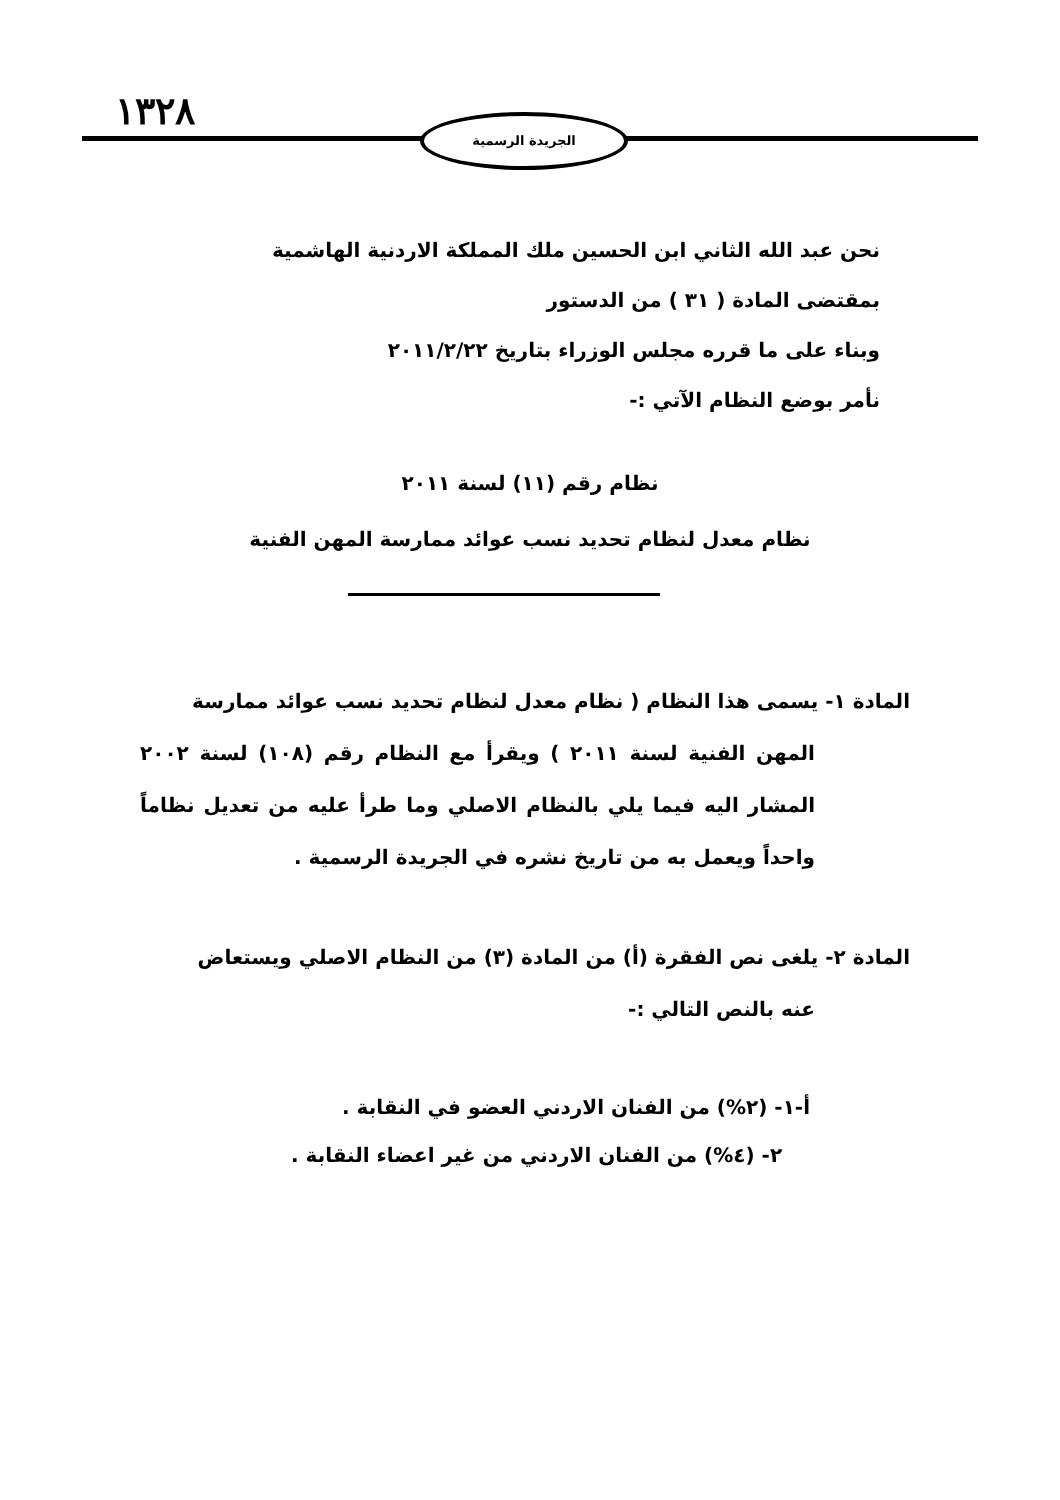١٣٢٨ الجريدة الرسمية
نحن عبد الله الثاني ابن الحسين ملك المملكة الاردنية الهاشمية
بمقتضى المادة ( ٣١ ) من الدستور
وبناء على ما قرره مجلس الوزراء بتاريخ ٢٠١١/٢/٢٢
نأمر بوضع النظام الآتي :-
نظام رقم (١١) لسنة ٢٠١١
نظام معدل لنظام تحديد نسب عوائد ممارسة المهن الفنية
المادة ١- يسمى هذا النظام ( نظام معدل لنظام تحديد نسب عوائد ممارسة
المهن الفنية لسنة ٢٠١١ ) ويقرأ مع النظام رقم (١٠٨) لسنة ٢٠٠٢ المشار اليه فيما يلي بالنظام الاصلي وما طرأ عليه من تعديل نظاماً واحداً ويعمل به من تاريخ نشره في الجريدة الرسمية .
المادة ٢- يلغى نص الفقرة (أ) من المادة (٣) من النظام الاصلي ويستعاض
عنه بالنص التالي :-
أ-١- (٢%) من الفنان الاردني العضو في النقابة .
٢- (٤%) من الفنان الاردني من غير اعضاء النقابة .